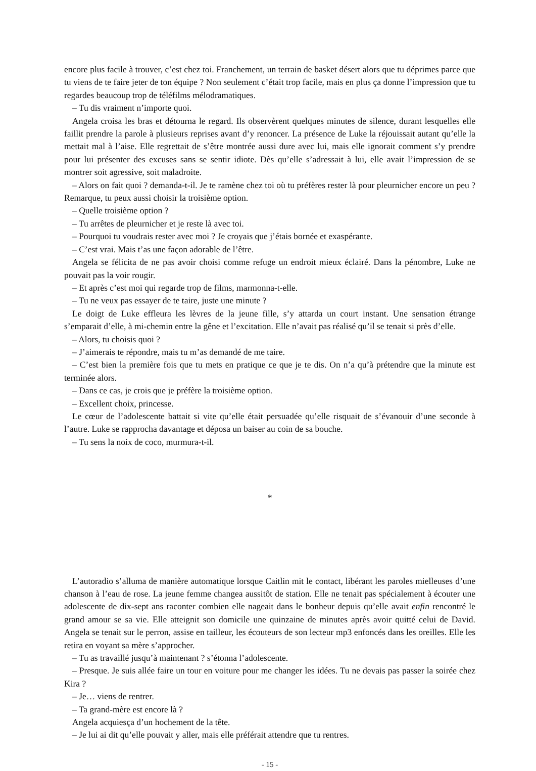encore plus facile à trouver, c’est chez toi. Franchement, un terrain de basket désert alors que tu déprimes parce que tu viens de te faire jeter de ton équipe ? Non seulement c’était trop facile, mais en plus ça donne l’impression que tu regardes beaucoup trop de téléfilms mélodramatiques.
– Tu dis vraiment n’importe quoi.
Angela croisa les bras et détourna le regard. Ils observèrent quelques minutes de silence, durant lesquelles elle faillit prendre la parole à plusieurs reprises avant d’y renoncer. La présence de Luke la réjouissait autant qu’elle la mettait mal à l’aise. Elle regrettait de s’être montrée aussi dure avec lui, mais elle ignorait comment s’y prendre pour lui présenter des excuses sans se sentir idiote. Dès qu’elle s’adressait à lui, elle avait l’impression de se montrer soit agressive, soit maladroite.
– Alors on fait quoi ? demanda-t-il. Je te ramène chez toi où tu préfères rester là pour pleurnicher encore un peu ? Remarque, tu peux aussi choisir la troisième option.
– Quelle troisième option ?
– Tu arrêtes de pleurnicher et je reste là avec toi.
– Pourquoi tu voudrais rester avec moi ? Je croyais que j’étais bornée et exaspérante.
– C’est vrai. Mais t’as une façon adorable de l’être.
Angela se félicita de ne pas avoir choisi comme refuge un endroit mieux éclairé. Dans la pénombre, Luke ne pouvait pas la voir rougir.
– Et après c’est moi qui regarde trop de films, marmonna-t-elle.
– Tu ne veux pas essayer de te taire, juste une minute ?
Le doigt de Luke effleura les lèvres de la jeune fille, s’y attarda un court instant. Une sensation étrange s’emparait d’elle, à mi-chemin entre la gêne et l’excitation. Elle n’avait pas réalisé qu’il se tenait si près d’elle.
– Alors, tu choisis quoi ?
– J’aimerais te répondre, mais tu m’as demandé de me taire.
– C’est bien la première fois que tu mets en pratique ce que je te dis. On n’a qu’à prétendre que la minute est terminée alors.
– Dans ce cas, je crois que je préfère la troisième option.
– Excellent choix, princesse.
Le cœur de l’adolescente battait si vite qu’elle était persuadée qu’elle risquait de s’évanouir d’une seconde à l’autre. Luke se rapprocha davantage et déposa un baiser au coin de sa bouche.
– Tu sens la noix de coco, murmura-t-il.
*
L’autoradio s’alluma de manière automatique lorsque Caitlin mit le contact, libérant les paroles mielleuses d’une chanson à l’eau de rose. La jeune femme changea aussitôt de station. Elle ne tenait pas spécialement à écouter une adolescente de dix-sept ans raconter combien elle nageait dans le bonheur depuis qu’elle avait enfin rencontré le grand amour se sa vie. Elle atteignit son domicile une quinzaine de minutes après avoir quitté celui de David. Angela se tenait sur le perron, assise en tailleur, les écouteurs de son lecteur mp3 enfoncés dans les oreilles. Elle les retira en voyant sa mère s’approcher.
– Tu as travaillé jusqu’à maintenant ? s’étonna l’adolescente.
– Presque. Je suis allée faire un tour en voiture pour me changer les idées. Tu ne devais pas passer la soirée chez Kira ?
– Je… viens de rentrer.
– Ta grand-mère est encore là ?
Angela acquiesça d’un hochement de la tête.
– Je lui ai dit qu’elle pouvait y aller, mais elle préférait attendre que tu rentres.
- 15 -